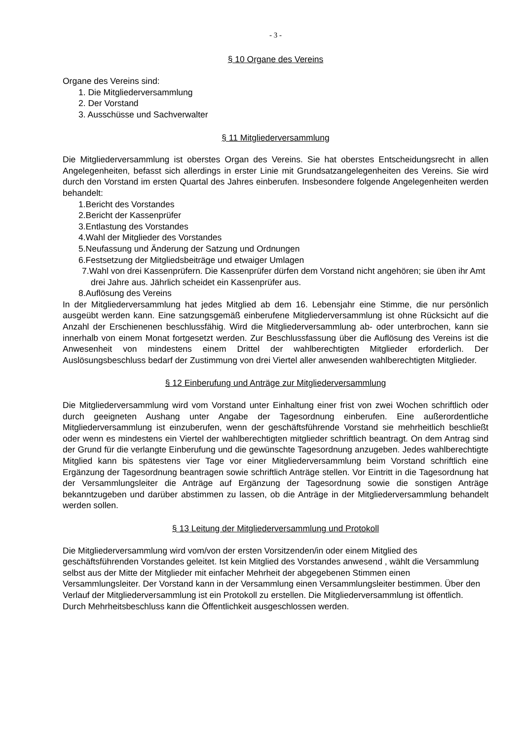- 3 -
§ 10 Organe des Vereins
Organe des Vereins sind:
1. Die Mitgliederversammlung
2. Der Vorstand
3. Ausschüsse und Sachverwalter
§ 11 Mitgliederversammlung
Die Mitgliederversammlung ist oberstes Organ des Vereins. Sie hat oberstes Entscheidungsrecht in allen Angelegenheiten, befasst sich allerdings in erster Linie mit Grundsatzangelegenheiten des Vereins. Sie wird durch den Vorstand im ersten Quartal des Jahres einberufen. Insbesondere folgende Angelegenheiten werden behandelt:
1.Bericht des Vorstandes
2.Bericht der Kassenprüfer
3.Entlastung des Vorstandes
4.Wahl der Mitglieder des Vorstandes
5.Neufassung und Änderung der Satzung und Ordnungen
6.Festsetzung der Mitgliedsbeiträge und etwaiger Umlagen
7.Wahl von drei Kassenprüfern. Die Kassenprüfer dürfen dem Vorstand nicht angehören; sie üben ihr Amt drei Jahre aus. Jährlich scheidet ein Kassenprüfer aus.
8.Auflösung des Vereins
In der Mitgliederversammlung hat jedes Mitglied ab dem 16. Lebensjahr eine Stimme, die nur persönlich ausgeübt werden kann. Eine satzungsgemäß einberufene Mitgliederversammlung ist ohne Rücksicht auf die Anzahl der Erschienenen beschlussfähig. Wird die Mitgliederversammlung ab- oder unterbrochen, kann sie innerhalb von einem Monat fortgesetzt werden. Zur Beschlussfassung über die Auflösung des Vereins ist die Anwesenheit von mindestens einem Drittel der wahlberechtigten Mitglieder erforderlich. Der Auslösungsbeschluss bedarf der Zustimmung von drei Viertel aller anwesenden wahlberechtigten Mitglieder.
§ 12 Einberufung und Anträge zur Mitgliederversammlung
Die Mitgliederversammlung wird vom Vorstand unter Einhaltung einer frist von zwei Wochen schriftlich oder durch geeigneten Aushang unter Angabe der Tagesordnung einberufen. Eine außerordentliche Mitgliederversammlung ist einzuberufen, wenn der geschäftsführende Vorstand sie mehrheitlich beschließt oder wenn es mindestens ein Viertel der wahlberechtigten mitglieder schriftlich beantragt. On dem Antrag sind der Grund für die verlangte Einberufung und die gewünschte Tagesordnung anzugeben. Jedes wahlberechtigte Mitglied kann bis spätestens vier Tage vor einer Mitgliederversammlung beim Vorstand schriftlich eine Ergänzung der Tagesordnung beantragen sowie schriftlich Anträge stellen. Vor Eintritt in die Tagesordnung hat der Versammlungsleiter die Anträge auf Ergänzung der Tagesordnung sowie die sonstigen Anträge bekanntzugeben und darüber abstimmen zu lassen, ob die Anträge in der Mitgliederversammlung behandelt werden sollen.
§ 13 Leitung der Mitgliederversammlung und Protokoll
Die Mitgliederversammlung wird vom/von der ersten Vorsitzenden/in oder einem Mitglied des geschäftsführenden Vorstandes geleitet. Ist kein Mitglied des Vorstandes anwesend , wählt die Versammlung selbst aus der Mitte der Mitglieder mit einfacher Mehrheit der abgegebenen Stimmen einen Versammlungsleiter. Der Vorstand kann in der Versammlung einen Versammlungsleiter bestimmen. Über den Verlauf der Mitgliederversammlung ist ein Protokoll zu erstellen. Die Mitgliederversammlung ist öffentlich. Durch Mehrheitsbeschluss kann die Öffentlichkeit ausgeschlossen werden.